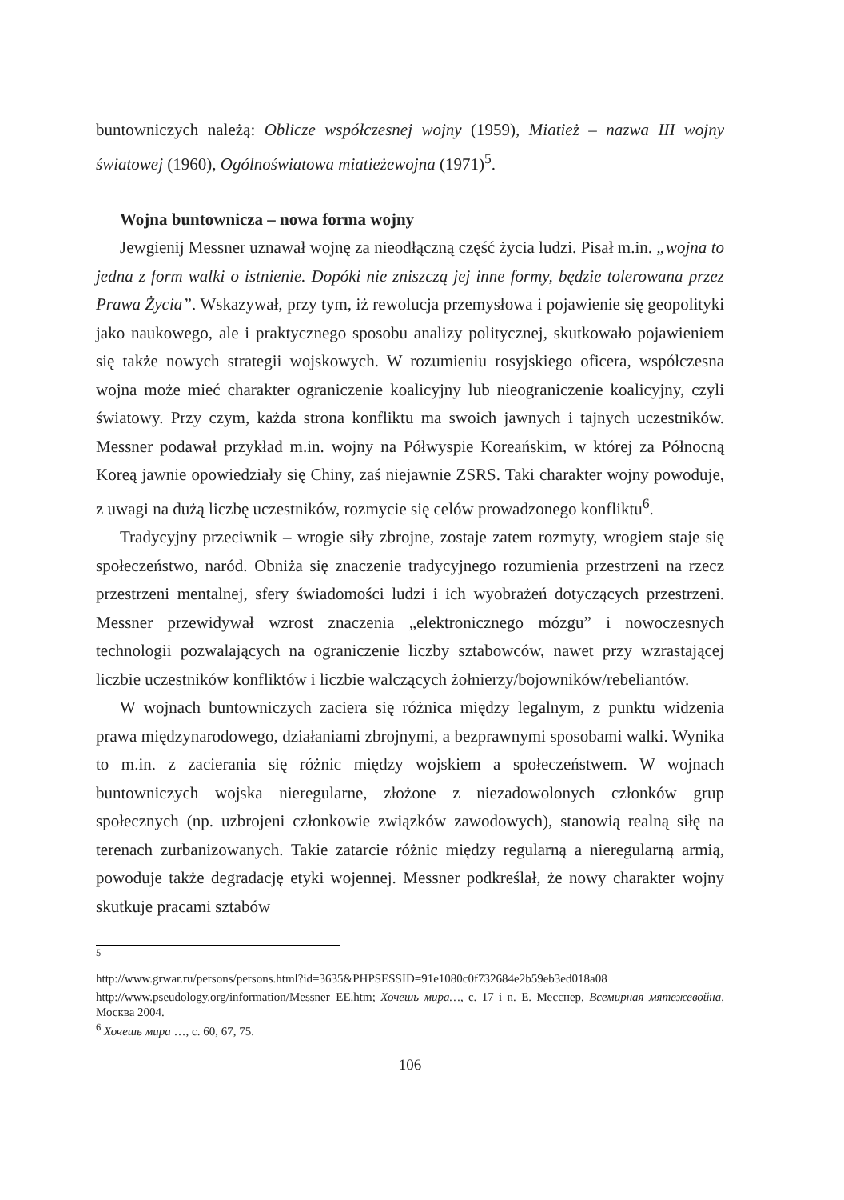buntowniczych należą: Oblicze współczesnej wojny (1959), Miatież – nazwa III wojny światowej (1960), Ogólnoświatowa miatieżewojna (1971)<sup>5</sup>.
Wojna buntownicza – nowa forma wojny
Jewgienij Messner uznawał wojnę za nieodłączną część życia ludzi. Pisał m.in. „wojna to jedna z form walki o istnienie. Dopóki nie zniszczą jej inne formy, będzie tolerowana przez Prawa Życia”. Wskazywał, przy tym, iż rewolucja przemysłowa i pojawienie się geopolityki jako naukowego, ale i praktycznego sposobu analizy politycznej, skutkowało pojawieniem się także nowych strategii wojskowych. W rozumieniu rosyjskiego oficera, współczesna wojna może mieć charakter ograniczenie koalicyjny lub nieograniczenie koalicyjny, czyli światowy. Przy czym, każda strona konfliktu ma swoich jawnych i tajnych uczestników. Messner podawał przykład m.in. wojny na Półwyspie Koreańskim, w której za Północną Koreą jawnie opowiedziały się Chiny, zaś niejawnie ZSRS. Taki charakter wojny powoduje, z uwagi na dużą liczbę uczestników, rozmycie się celów prowadzonego konfliktu<sup>6</sup>.
Tradycyjny przeciwnik – wrogie siły zbrojne, zostaje zatem rozmyty, wrogiem staje się społeczeństwo, naród. Obniża się znaczenie tradycyjnego rozumienia przestrzeni na rzecz przestrzeni mentalnej, sfery świadomości ludzi i ich wyobrażeń dotyczących przestrzeni. Messner przewidywał wzrost znaczenia „elektronicznego mózgu” i nowoczesnych technologii pozwalających na ograniczenie liczby sztabowców, nawet przy wzrastającej liczbie uczestników konfliktów i liczbie walczących żołnierzy/bojowników/rebeliantów.
W wojnach buntowniczych zaciera się różnica między legalnym, z punktu widzenia prawa międzynarodowego, działaniami zbrojnymi, a bezprawnymi sposobami walki. Wynika to m.in. z zacierania się różnic między wojskiem a społeczeństwem. W wojnach buntowniczych wojska nieregularne, złożone z niezadowolonych członków grup społecznych (np. uzbrojeni członkowie związków zawodowych), stanowią realną siłę na terenach zurbanizowanych. Takie zatarcie różnic między regularną a nieregularną armią, powoduje także degradację etyki wojennej. Messner podkreślał, że nowy charakter wojny skutkuje pracami sztabów
<sup>5</sup>
http://www.grwar.ru/persons/persons.html?id=3635&PHPSESSID=91e1080c0f732684e2b59eb3ed018a08
http://www.pseudology.org/information/Messner_EE.htm; Хочешь мира…, c. 17 i n. Е. Месснер, Всемирная мятежевойна, Москва 2004.
<sup>6</sup> Хочешь мира …, c. 60, 67, 75.
106